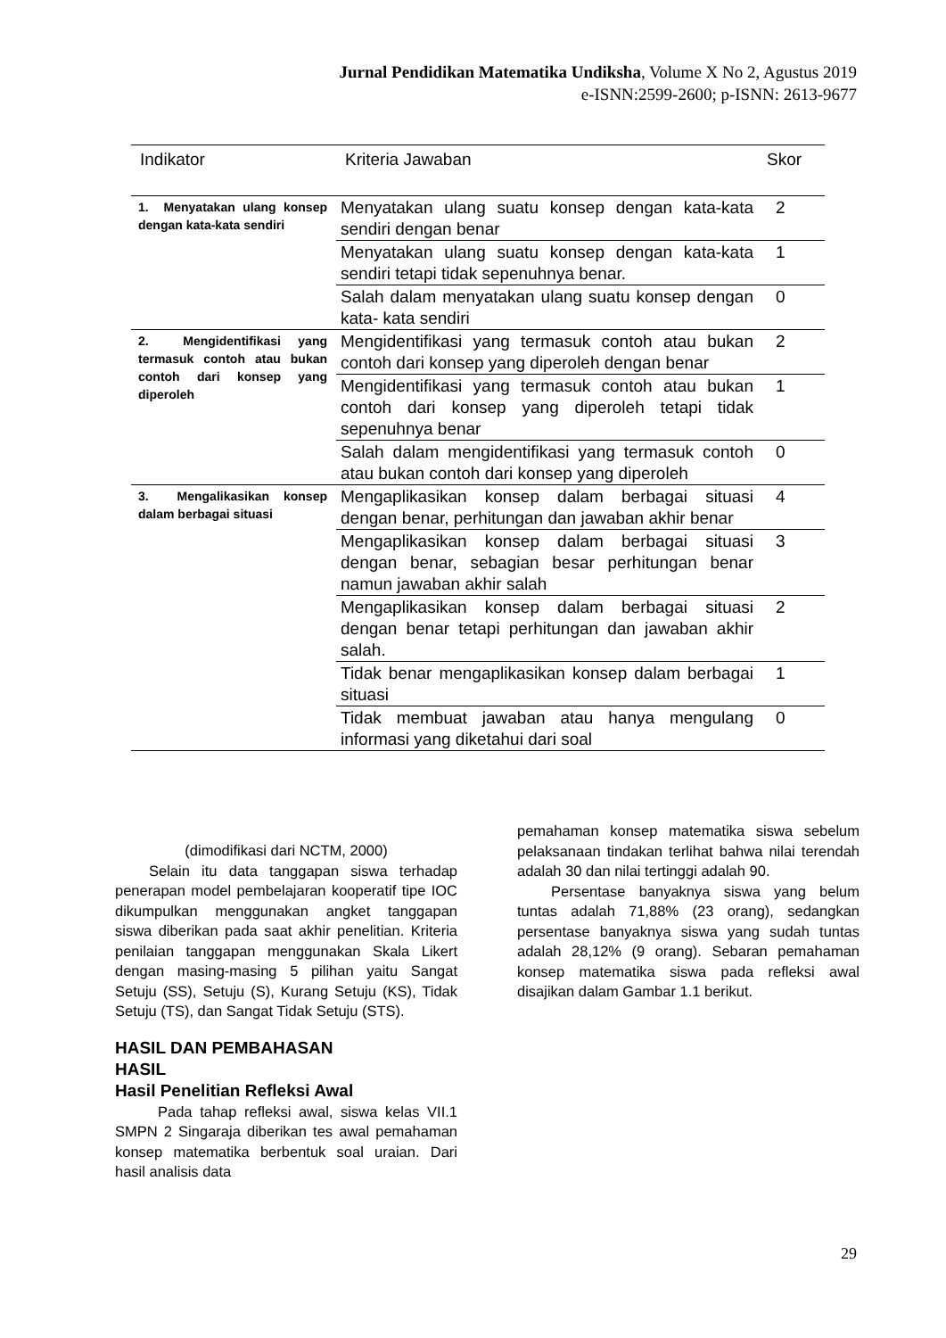Jurnal Pendidikan Matematika Undiksha, Volume X No 2, Agustus 2019
e-ISNN:2599-2600; p-ISNN: 2613-9677
| Indikator | Kriteria Jawaban | Skor |
| --- | --- | --- |
| 1. Menyatakan ulang konsep dengan kata-kata sendiri | Menyatakan ulang suatu konsep dengan kata-kata sendiri dengan benar | 2 |
| | Menyatakan ulang suatu konsep dengan kata-kata sendiri tetapi tidak sepenuhnya benar. | 1 |
| | Salah dalam menyatakan ulang suatu konsep dengan kata- kata sendiri | 0 |
| 2. Mengidentifikasi yang termasuk contoh atau bukan contoh dari konsep yang diperoleh | Mengidentifikasi yang termasuk contoh atau bukan contoh dari konsep yang diperoleh dengan benar | 2 |
| | Mengidentifikasi yang termasuk contoh atau bukan contoh dari konsep yang diperoleh tetapi tidak sepenuhnya benar | 1 |
| | Salah dalam mengidentifikasi yang termasuk contoh atau bukan contoh dari konsep yang diperoleh | 0 |
| 3. Mengalikasikan konsep dalam berbagai situasi | Mengaplikasikan konsep dalam berbagai situasi dengan benar, perhitungan dan jawaban akhir benar | 4 |
| | Mengaplikasikan konsep dalam berbagai situasi dengan benar, sebagian besar perhitungan benar namun jawaban akhir salah | 3 |
| | Mengaplikasikan konsep dalam berbagai situasi dengan benar tetapi perhitungan dan jawaban akhir salah. | 2 |
| | Tidak benar mengaplikasikan konsep dalam berbagai situasi | 1 |
| | Tidak membuat jawaban atau hanya mengulang informasi yang diketahui dari soal | 0 |
(dimodifikasi dari NCTM, 2000)
Selain itu data tanggapan siswa terhadap penerapan model pembelajaran kooperatif tipe IOC dikumpulkan menggunakan angket tanggapan siswa diberikan pada saat akhir penelitian. Kriteria penilaian tanggapan menggunakan Skala Likert dengan masing-masing 5 pilihan yaitu Sangat Setuju (SS), Setuju (S), Kurang Setuju (KS), Tidak Setuju (TS), dan Sangat Tidak Setuju (STS).
HASIL DAN PEMBAHASAN
HASIL
Hasil Penelitian Refleksi Awal
Pada tahap refleksi awal, siswa kelas VII.1 SMPN 2 Singaraja diberikan tes awal pemahaman konsep matematika berbentuk soal uraian. Dari hasil analisis data
pemahaman konsep matematika siswa sebelum pelaksanaan tindakan terlihat bahwa nilai terendah adalah 30 dan nilai tertinggi adalah 90.
Persentase banyaknya siswa yang belum tuntas adalah 71,88% (23 orang), sedangkan persentase banyaknya siswa yang sudah tuntas adalah 28,12% (9 orang). Sebaran pemahaman konsep matematika siswa pada refleksi awal disajikan dalam Gambar 1.1 berikut.
29